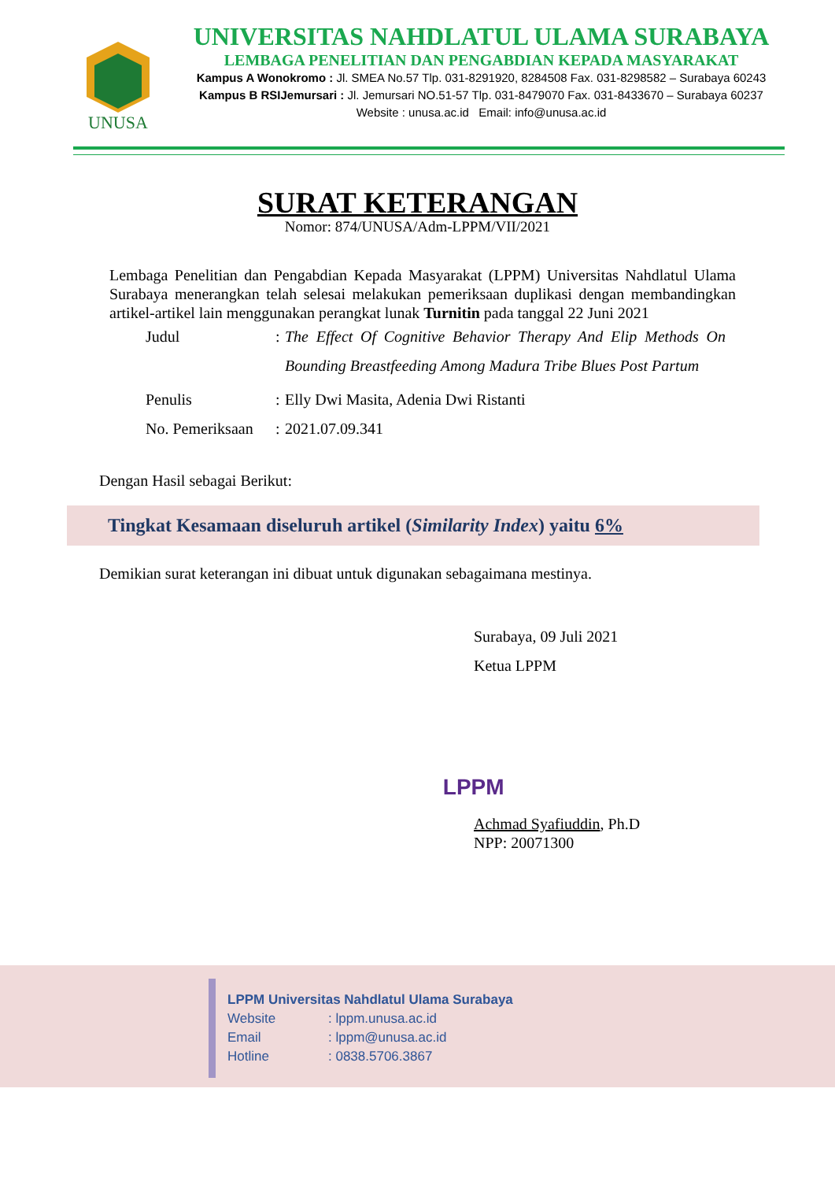UNUSA
UNIVERSITAS NAHDLATUL ULAMA SURABAYA
LEMBAGA PENELITIAN DAN PENGABDIAN KEPADA MASYARAKAT
Kampus A Wonokromo : Jl. SMEA No.57 Tlp. 031-8291920, 8284508 Fax. 031-8298582 – Surabaya 60243
Kampus B RSIJemursari : Jl. Jemursari NO.51-57 Tlp. 031-8479070 Fax. 031-8433670 – Surabaya 60237
Website : unusa.ac.id Email: info@unusa.ac.id
SURAT KETERANGAN
Nomor: 874/UNUSA/Adm-LPPM/VII/2021
Lembaga Penelitian dan Pengabdian Kepada Masyarakat (LPPM) Universitas Nahdlatul Ulama Surabaya menerangkan telah selesai melakukan pemeriksaan duplikasi dengan membandingkan artikel-artikel lain menggunakan perangkat lunak Turnitin pada tanggal 22 Juni 2021
| Judul | : | The Effect Of Cognitive Behavior Therapy And Elip Methods On Bounding Breastfeeding Among Madura Tribe Blues Post Partum |
| Penulis | : | Elly Dwi Masita, Adenia Dwi Ristanti |
| No. Pemeriksaan | : | 2021.07.09.341 |
Dengan Hasil sebagai Berikut:
Tingkat Kesamaan diseluruh artikel (Similarity Index) yaitu 6%
Demikian surat keterangan ini dibuat untuk digunakan sebagaimana mestinya.
Surabaya, 09 Juli 2021
Ketua LPPM
LPPM
Achmad Syafiuddin, Ph.D
NPP: 20071300
LPPM Universitas Nahdlatul Ulama Surabaya
Website: lppm.unusa.ac.id
Email: lppm@unusa.ac.id
Hotline: 0838.5706.3867